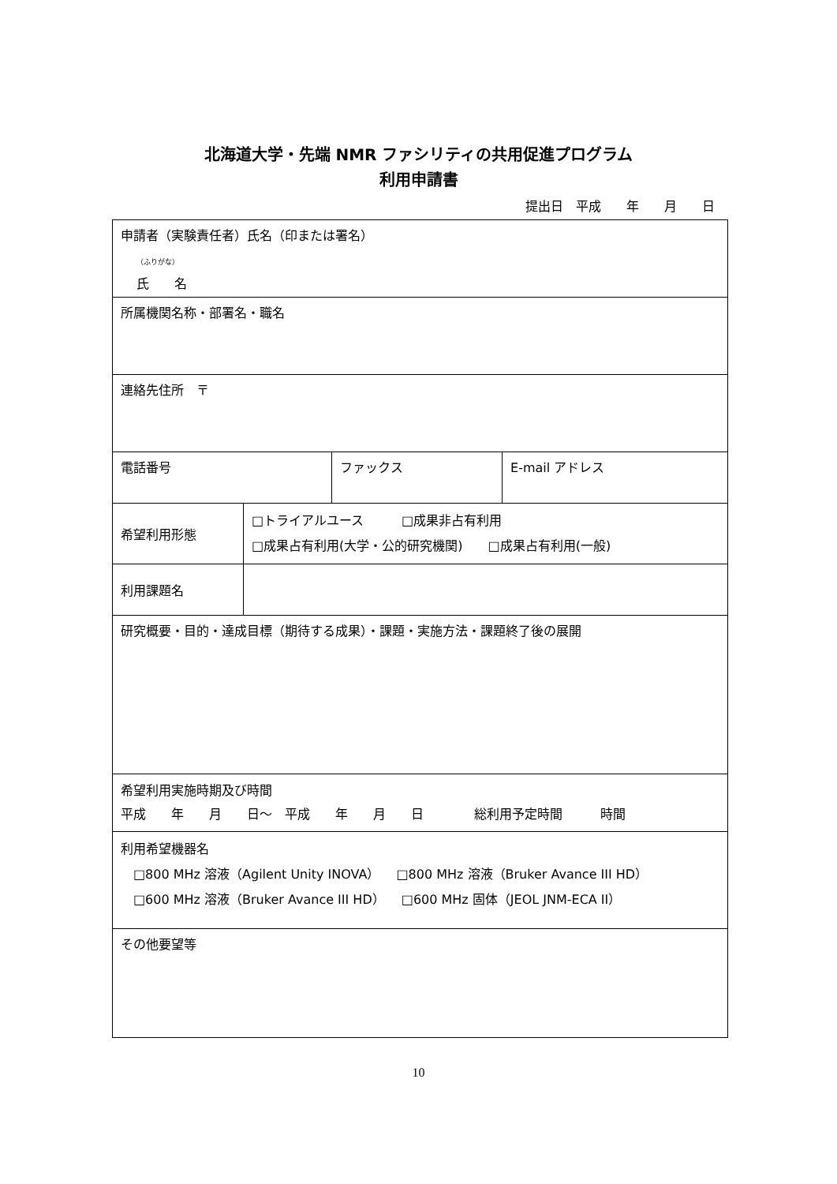北海道大学・先端 NMR ファシリティの共用促進プログラム
利用申請書
提出日　平成　　年　　月　　日
| 申請者（実験責任者）氏名（印または署名） （ふりがな） 氏 名 | | | |
| 所属機関名称・部署名・職名 | | | |
| 連絡先住所 〒 | | | |
| 電話番号 | | ファックス | E-mail アドレス |
| 希望利用形態 | □トライアルユース □成果非占有利用 □成果占有利用(大学・公的研究機関) □成果占有利用(一般) | | |
| 利用課題名 | | | |
| 研究概要・目的・達成目標（期待する成果）・課題・実施方法・課題終了後の展開 | | | |
| 希望利用実施時期及び時間 平成 年 月 日～ 平成 年 月 日 総利用予定時間 時間 | | | |
| 利用希望機器名 □800 MHz 溶液（Agilent Unity INOVA） □800 MHz 溶液（Bruker Avance III HD） □600 MHz 溶液（Bruker Avance III HD） □600 MHz 固体（JEOL JNM-ECA II） | | | |
| その他要望等 | | | |
10